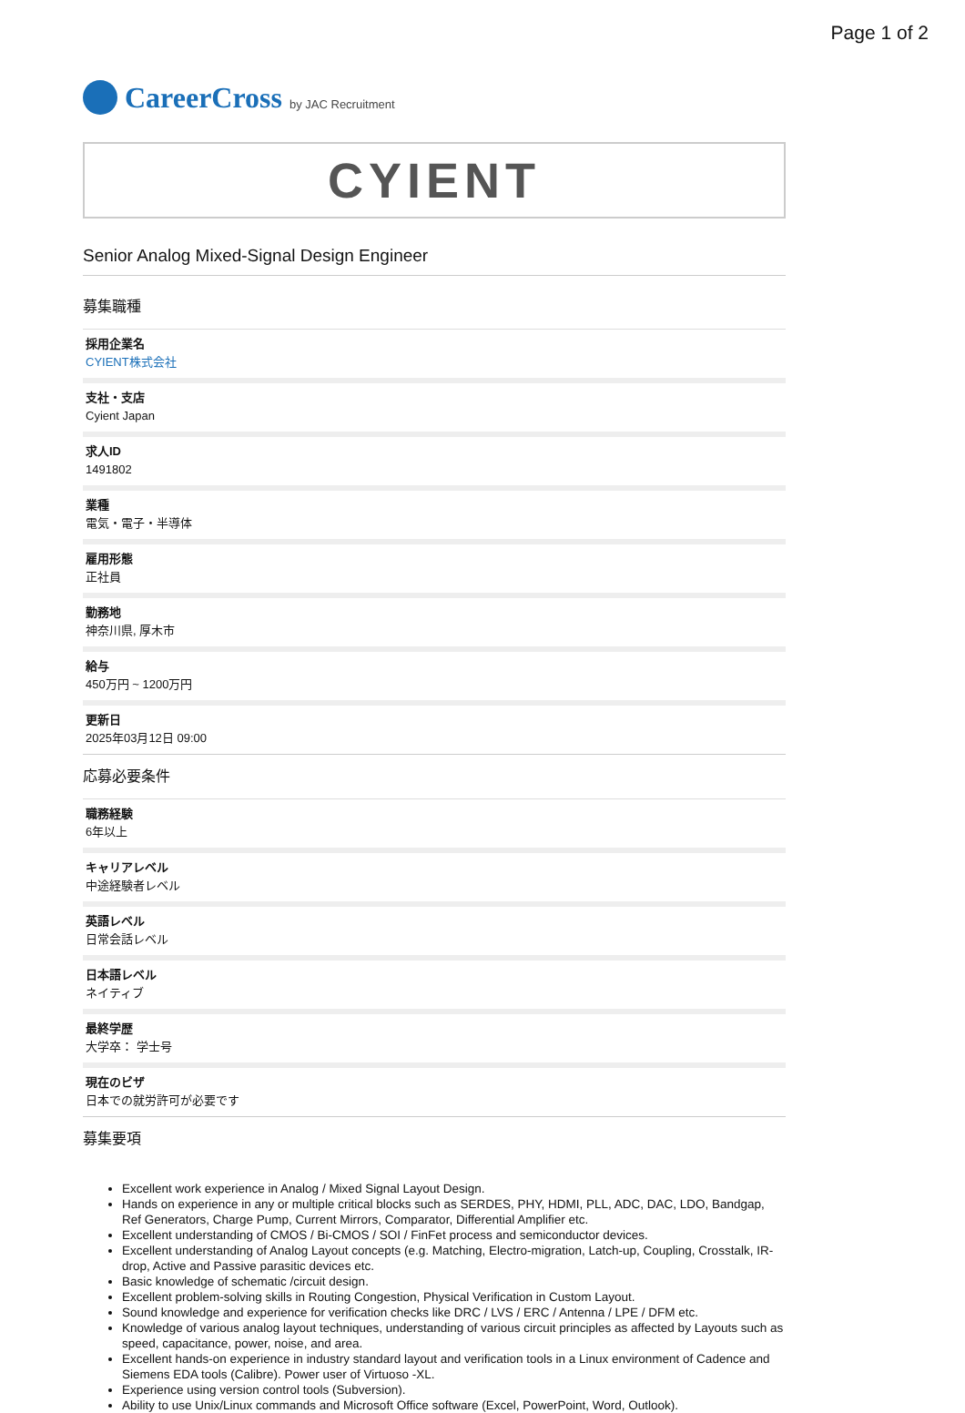Page 1 of 2
CareerCross by JAC Recruitment
CYIENT
Senior Analog Mixed-Signal Design Engineer
募集職種
採用企業名
CYIENT株式会社
支社・支店
Cyient Japan
求人ID
1491802
業種
電気・電子・半導体
雇用形態
正社員
勤務地
神奈川県, 厚木市
給与
450万円 ~ 1200万円
更新日
2025年03月12日 09:00
応募必要条件
職務経験
6年以上
キャリアレベル
中途経験者レベル
英語レベル
日常会話レベル
日本語レベル
ネイティブ
最終学歴
大学卒： 学士号
現在のビザ
日本での就労許可が必要です
募集要項
Excellent work experience in Analog / Mixed Signal Layout Design.
Hands on experience in any or multiple critical blocks such as SERDES, PHY, HDMI, PLL, ADC, DAC, LDO, Bandgap, Ref Generators, Charge Pump, Current Mirrors, Comparator, Differential Amplifier etc.
Excellent understanding of CMOS / Bi-CMOS / SOI / FinFet process and semiconductor devices.
Excellent understanding of Analog Layout concepts (e.g. Matching, Electro-migration, Latch-up, Coupling, Crosstalk, IR-drop, Active and Passive parasitic devices etc.
Basic knowledge of schematic /circuit design.
Excellent problem-solving skills in Routing Congestion, Physical Verification in Custom Layout.
Sound knowledge and experience for verification checks like DRC / LVS / ERC / Antenna / LPE / DFM etc.
Knowledge of various analog layout techniques, understanding of various circuit principles as affected by Layouts such as speed, capacitance, power, noise, and area.
Excellent hands-on experience in industry standard layout and verification tools in a Linux environment of Cadence and Siemens EDA tools (Calibre). Power user of Virtuoso -XL.
Experience using version control tools (Subversion).
Ability to use Unix/Linux commands and Microsoft Office software (Excel, PowerPoint, Word, Outlook).